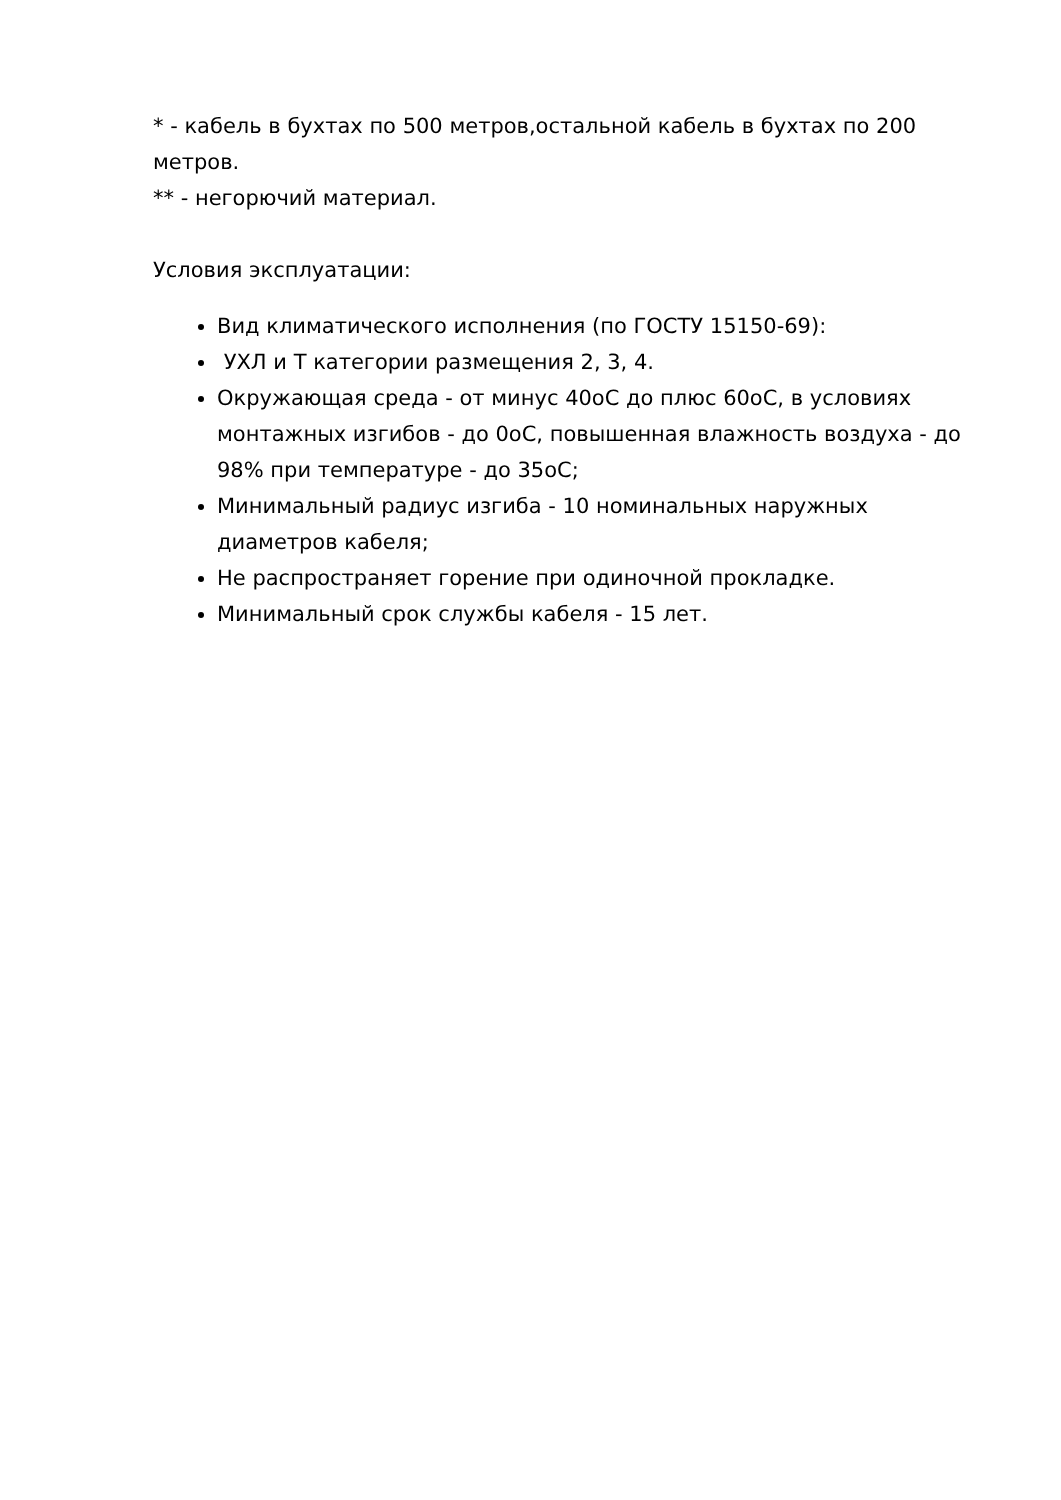* - кабель в бухтах по 500 метров,остальной кабель в бухтах по 200 метров.
** - негорючий материал.
Условия эксплуатации:
Вид климатического исполнения (по ГОСТУ 15150-69):
УХЛ и Т категории размещения 2, 3, 4.
Окружающая среда - от минус 40оС до плюс 60оС, в условиях монтажных изгибов - до 0оС, повышенная влажность воздуха - до 98% при температуре - до 35оС;
Минимальный радиус изгиба - 10 номинальных наружных диаметров кабеля;
Не распространяет горение при одиночной прокладке.
Минимальный срок службы кабеля - 15 лет.